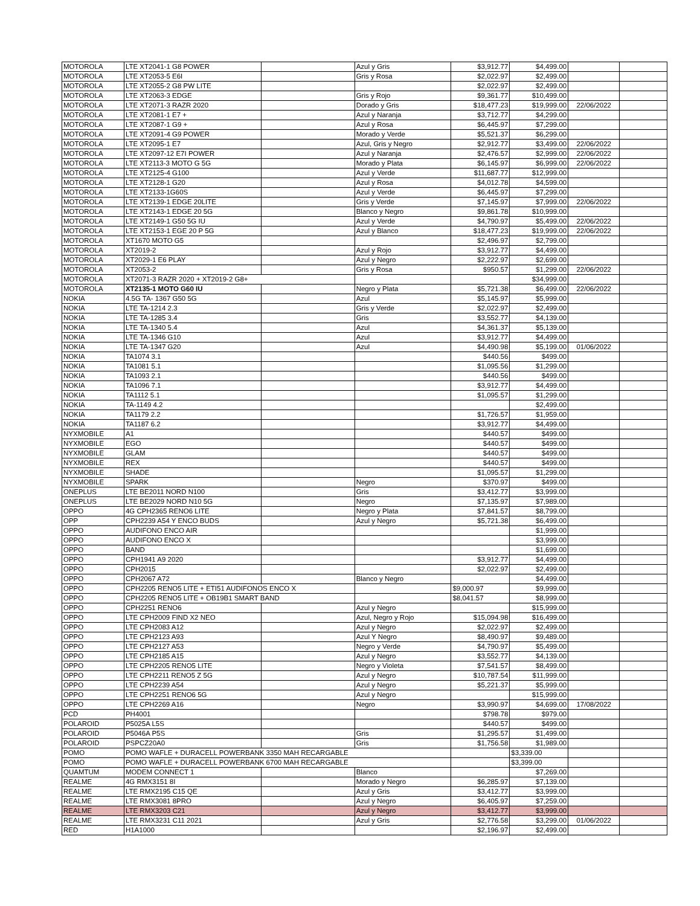| MOTOROLA | LTE XT2041-1 G8 POWER | | Azul y Gris | $3,912.77 | $4,499.00 | | |
| MOTOROLA | LTE XT2053-5 E6I | | Gris y Rosa | $2,022.97 | $2,499.00 | | |
| MOTOROLA | LTE XT2055-2 G8 PW LITE | | | $2,022.97 | $2,499.00 | | |
| MOTOROLA | LTE XT2063-3 EDGE | | Gris y Rojo | $9,361.77 | $10,499.00 | | |
| MOTOROLA | LTE XT2071-3 RAZR 2020 | | Dorado y Gris | $18,477.23 | $19,999.00 | 22/06/2022 | |
| MOTOROLA | LTE XT2081-1 E7 + | | Azul y Naranja | $3,712.77 | $4,299.00 | | |
| MOTOROLA | LTE XT2087-1 G9 + | | Azul y Rosa | $6,445.97 | $7,299.00 | | |
| MOTOROLA | LTE XT2091-4 G9 POWER | | Morado y Verde | $5,521.37 | $6,299.00 | | |
| MOTOROLA | LTE XT2095-1 E7 | | Azul, Gris y Negro | $2,912.77 | $3,499.00 | 22/06/2022 | |
| MOTOROLA | LTE XT2097-12 E7I POWER | | Azul y Naranja | $2,476.57 | $2,999.00 | 22/06/2022 | |
| MOTOROLA | LTE XT2113-3 MOTO G 5G | | Morado y Plata | $6,145.97 | $6,999.00 | 22/06/2022 | |
| MOTOROLA | LTE XT2125-4 G100 | | Azul y Verde | $11,687.77 | $12,999.00 | | |
| MOTOROLA | LTE XT2128-1 G20 | | Azul y Rosa | $4,012.78 | $4,599.00 | | |
| MOTOROLA | LTE XT2133-1G60S | | Azul y Verde | $6,445.97 | $7,299.00 | | |
| MOTOROLA | LTE XT2139-1 EDGE 20LITE | | Gris y Verde | $7,145.97 | $7,999.00 | 22/06/2022 | |
| MOTOROLA | LTE XT2143-1 EDGE 20 5G | | Blanco y Negro | $9,861.78 | $10,999.00 | | |
| MOTOROLA | LTE XT2149-1 G50 5G IU | | Azul y Verde | $4,790.97 | $5,499.00 | 22/06/2022 | |
| MOTOROLA | LTE XT2153-1 EGE 20 P 5G | | Azul y Blanco | $18,477.23 | $19,999.00 | 22/06/2022 | |
| MOTOROLA | XT1670 MOTO G5 | | | $2,496.97 | $2,799.00 | | |
| MOTOROLA | XT2019-2 | | Azul y Rojo | $3,912.77 | $4,499.00 | | |
| MOTOROLA | XT2029-1 E6 PLAY | | Azul y Negro | $2,222.97 | $2,699.00 | | |
| MOTOROLA | XT2053-2 | | Gris y Rosa | $950.57 | $1,299.00 | 22/06/2022 | |
| MOTOROLA | XT2071-3 RAZR 2020 + XT2019-2 G8+ | | | | $34,999.00 | | |
| MOTOROLA | XT2135-1 MOTO G60 IU | | Negro y Plata | $5,721.38 | $6,499.00 | 22/06/2022 | |
| NOKIA | 4.5G TA- 1367 G50 5G | | Azul | $5,145.97 | $5,999.00 | | |
| NOKIA | LTE TA-1214 2.3 | | Gris y Verde | $2,022.97 | $2,499.00 | | |
| NOKIA | LTE TA-1285 3.4 | | Gris | $3,552.77 | $4,139.00 | | |
| NOKIA | LTE TA-1340 5.4 | | Azul | $4,361.37 | $5,139.00 | | |
| NOKIA | LTE TA-1346 G10 | | Azul | $3,912.77 | $4,499.00 | | |
| NOKIA | LTE TA-1347 G20 | | Azul | $4,490.98 | $5,199.00 | 01/06/2022 | |
| NOKIA | TA1074 3.1 | | | $440.56 | $499.00 | | |
| NOKIA | TA1081 5.1 | | | $1,095.56 | $1,299.00 | | |
| NOKIA | TA1093 2.1 | | | $440.56 | $499.00 | | |
| NOKIA | TA1096 7.1 | | | $3,912.77 | $4,499.00 | | |
| NOKIA | TA1112 5.1 | | | $1,095.57 | $1,299.00 | | |
| NOKIA | TA-1149 4.2 | | | | $2,499.00 | | |
| NOKIA | TA1179 2.2 | | | $1,726.57 | $1,959.00 | | |
| NOKIA | TA1187 6.2 | | | $3,912.77 | $4,499.00 | | |
| NYXMOBILE | A1 | | | $440.57 | $499.00 | | |
| NYXMOBILE | EGO | | | $440.57 | $499.00 | | |
| NYXMOBILE | GLAM | | | $440.57 | $499.00 | | |
| NYXMOBILE | REX | | | $440.57 | $499.00 | | |
| NYXMOBILE | SHADE | | | $1,095.57 | $1,299.00 | | |
| NYXMOBILE | SPARK | | Negro | $370.97 | $499.00 | | |
| ONEPLUS | LTE BE2011 NORD N100 | | Gris | $3,412.77 | $3,999.00 | | |
| ONEPLUS | LTE BE2029 NORD N10 5G | | Negro | $7,135.97 | $7,989.00 | | |
| OPPO | 4G CPH2365 RENO6 LITE | | Negro y Plata | $7,841.57 | $8,799.00 | | |
| OPP | CPH2239 A54 Y ENCO BUDS | | Azul y Negro | $5,721.38 | $6,499.00 | | |
| OPPO | AUDIFONO ENCO AIR | | | | $1,999.00 | | |
| OPPO | AUDIFONO ENCO X | | | | $3,999.00 | | |
| OPPO | BAND | | | | $1,699.00 | | |
| OPPO | CPH1941 A9 2020 | | | $3,912.77 | $4,499.00 | | |
| OPPO | CPH2015 | | | $2,022.97 | $2,499.00 | | |
| OPPO | CPH2067 A72 | | Blanco y Negro | | $4,499.00 | | |
| OPPO | CPH2205 RENO5 LITE + ETI51 AUDIFONOS ENCO X | | | $9,000.97 | $9,999.00 | | |
| OPPO | CPH2205 RENO5 LITE + OB19B1 SMART BAND | | | $8,041.57 | $8,999.00 | | |
| OPPO | CPH2251 RENO6 | | Azul y Negro | | $15,999.00 | | |
| OPPO | LTE CPH2009 FIND X2 NEO | | Azul, Negro y Rojo | $15,094.98 | $16,499.00 | | |
| OPPO | LTE CPH2083 A12 | | Azul y Negro | $2,022.97 | $2,499.00 | | |
| OPPO | LTE CPH2123 A93 | | Azul Y Negro | $8,490.97 | $9,489.00 | | |
| OPPO | LTE CPH2127 A53 | | Negro y Verde | $4,790.97 | $5,499.00 | | |
| OPPO | LTE CPH2185 A15 | | Azul y Negro | $3,552.77 | $4,139.00 | | |
| OPPO | LTE CPH2205 RENO5 LITE | | Negro y Violeta | $7,541.57 | $8,499.00 | | |
| OPPO | LTE CPH2211 RENO5 Z 5G | | Azul y Negro | $10,787.54 | $11,999.00 | | |
| OPPO | LTE CPH2239 A54 | | Azul y Negro | $5,221.37 | $5,999.00 | | |
| OPPO | LTE CPH2251 RENO6 5G | | Azul y Negro | | $15,999.00 | | |
| OPPO | LTE CPH2269 A16 | | Negro | $3,990.97 | $4,699.00 | 17/08/2022 | |
| PCD | PH4001 | | | $798.78 | $979.00 | | |
| POLAROID | P5025A L5S | | | $440.57 | $499.00 | | |
| POLAROID | P5046A P5S | | Gris | $1,295.57 | $1,499.00 | | |
| POLAROID | PSPCZ20A0 | | Gris | $1,756.58 | $1,989.00 | | |
| POMO | POMO WAFLE + DURACELL POWERBANK 3350 MAH RECARGABLE | | | | $3,339.00 | | |
| POMO | POMO WAFLE + DURACELL POWERBANK 6700 MAH RECARGABLE | | | | $3,399.00 | | |
| QUAMTUM | MODEM CONNECT 1 | | Blanco | | $7,269.00 | | |
| REALME | 4G RMX3151 8I | | Morado y Negro | $6,285.97 | $7,139.00 | | |
| REALME | LTE RMX2195 C15 QE | | Azul y Gris | $3,412.77 | $3,999.00 | | |
| REALME | LTE RMX3081 8PRO | | Azul y Negro | $6,405.97 | $7,259.00 | | |
| REALME | LTE RMX3203 C21 | | Azul y Negro | $3,412.77 | $3,999.00 | | |
| REALME | LTE RMX3231 C11 2021 | | Azul y Gris | $2,776.58 | $3,299.00 | 01/06/2022 | |
| RED | H1A1000 | | | $2,196.97 | $2,499.00 | | |